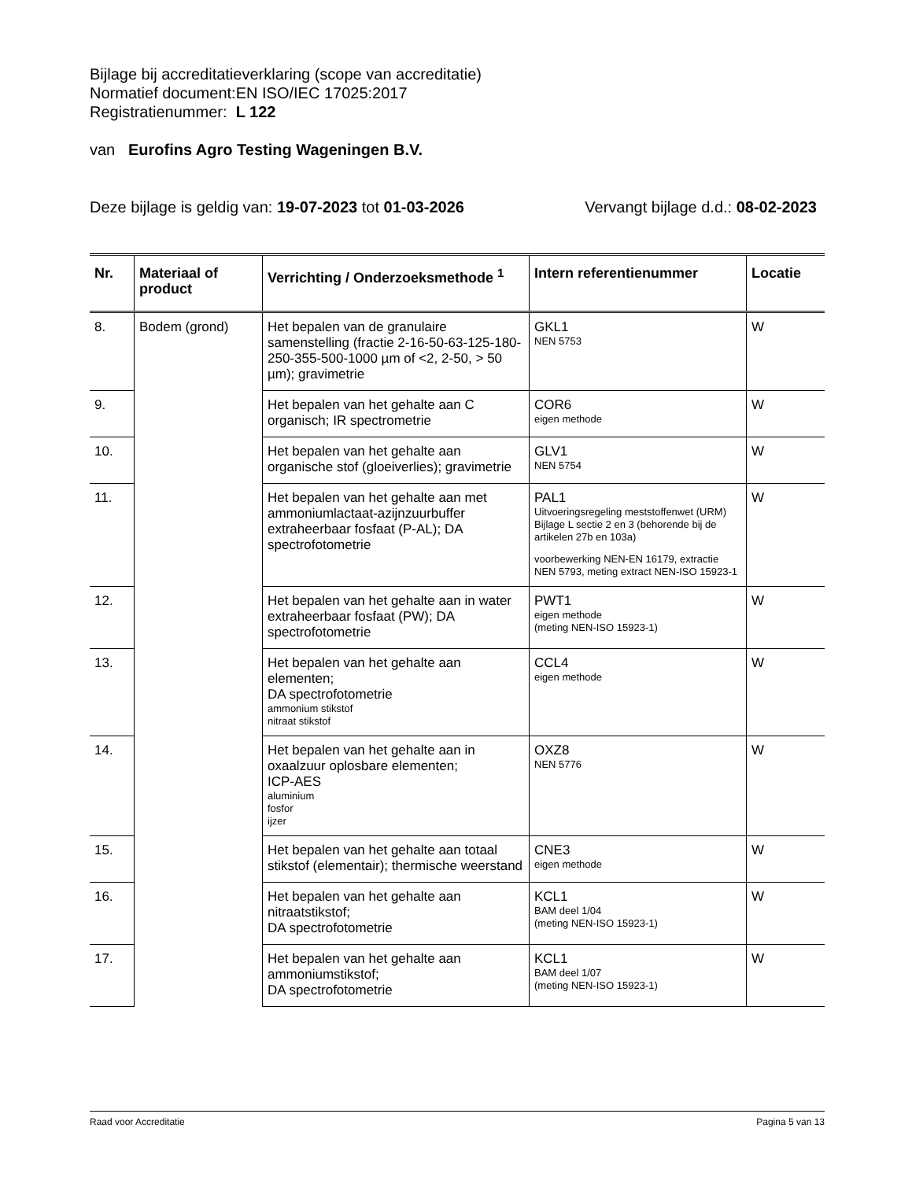Bijlage bij accreditatieverklaring (scope van accreditatie)
| Normatief document: | EN ISO/IEC 17025:2017 |
| Registratienummer: | L 122 |
van Eurofins Agro Testing Wageningen B.V.
Deze bijlage is geldig van: 19-07-2023 tot 01-03-2026 Vervangt bijlage d.d.: 08-02-2023
| Nr. | Materiaal of product | Verrichting / Onderzoeksmethode <sup>1</sup> | Intern referentienummer | Locatie |
| --- | --- | --- | --- | --- |
| 8. | Bodem (grond) | Het bepalen van de granulaire samenstelling (fractie 2-16-50-63-125-180-250-355-500-1000 µm of <2, 2-50, > 50 µm); gravimetrie | GKL1 NEN 5753 | W |
| 9. | | Het bepalen van het gehalte aan C organisch; IR spectrometrie | COR6 eigen methode | W |
| 10. | | Het bepalen van het gehalte aan organische stof (gloeiverlies); gravimetrie | GLV1 NEN 5754 | W |
| 11. | | Het bepalen van het gehalte aan met ammoniumlactaat-azijnzuurbuffer extraheerbaar fosfaat (P-AL); DA spectrofotometrie | PAL1 Uitvoeringsregeling meststoffenwet (URM) Bijlage L sectie 2 en 3 (behorende bij de artikelen 27b en 103a) voorbewerking NEN-EN 16179, extractie NEN 5793, meting extract NEN-ISO 15923-1 | W |
| 12. | | Het bepalen van het gehalte aan in water extraheerbaar fosfaat (PW); DA spectrofotometrie | PWT1 eigen methode (meting NEN-ISO 15923-1) | W |
| 13. | | Het bepalen van het gehalte aan elementen; DA spectrofotometrie ammonium stikstof nitraat stikstof | CCL4 eigen methode | W |
| 14. | | Het bepalen van het gehalte aan in oxaalzuur oplosbare elementen; ICP-AES aluminium fosfor ijzer | OXZ8 NEN 5776 | W |
| 15. | | Het bepalen van het gehalte aan totaal stikstof (elementair); thermische weerstand | CNE3 eigen methode | W |
| 16. | | Het bepalen van het gehalte aan nitraatstikstof; DA spectrofotometrie | KCL1 BAM deel 1/04 (meting NEN-ISO 15923-1) | W |
| 17. | | Het bepalen van het gehalte aan ammoniumstikstof; DA spectrofotometrie | KCL1 BAM deel 1/07 (meting NEN-ISO 15923-1) | W |
Raad voor Accreditatie Pagina 5 van 13